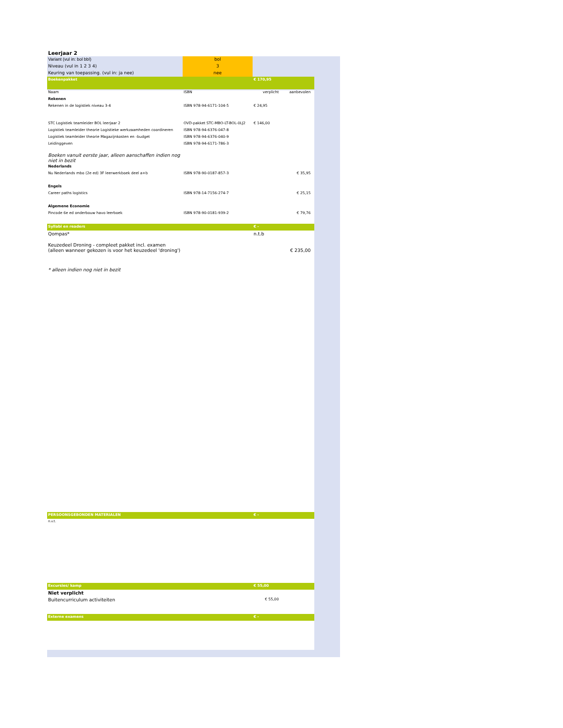| Leerjaar 2 | | | | |
| Variant (vul in: bol bbl) | bol | | | |
| Niveau (vul in 1 2 3 4) | 3 | | | |
| Keuring van toepassing. (vul in: ja nee) | nee | | | |
| Boekenpakket | | € 170,95 | | |
| Naam | ISBN | verplicht | aanbevolen | |
| Rekenen | | | | |
| Rekenen in de logistiek niveau 3-4 | ISBN 978-94-6171-104-5 | € 24,95 | | |
| STC Logistiek teamleider BOL leerjaar 2 | OVD-pakket STC-MBO-LT-BOL-0LJ2 | € 146,00 | | |
| Logistiek teamleider theorie Logistieke werkzaamheden coordineren | ISBN 978-94-6376-047-8 | | | |
| Logistiek teamleider theorie Magazijnkosten en -budget | ISBN 978-94-6376-040-9 | | | |
| Leidinggeven | ISBN 978-94-6171-786-3 | | | |
| Boeken vanuit eerste jaar, alleen aanschaffen indien nog niet in bezit | | | | |
| Nederlands | | | | |
| Nu Nederlands mbo (2e ed) 3F leerwerkboek deel a+b | ISBN 978-90-0187-857-3 | | € 35,95 | |
| Engels | | | | |
| Career paths logistics | ISBN 978-14-7156-274-7 | | € 25,15 | |
| Algemene Economie | | | | |
| Pincode 6e ed onderbouw havo leerboek | ISBN 978-90-0181-939-2 | | € 79,76 | |
| Syllabi en readers | | € - | | |
| Qompas* | | n.t.b | | |
| Keuzedeel Droning - compleet pakket incl. examen (alleen wanneer gekozen is voor het keuzedeel 'droning') | | | € 235,00 | |
| * alleen indien nog niet in bezit | | | | |
| PERSOONSGEBONDEN MATERIALEN | | € - | | |
| n.v.t. | | | | |
| Excursies/ kamp | | € 55,00 | | |
| Niet verplicht | | | | |
| Buitencurriculum activiteiten | | € 55,00 | | |
| Externe examens | | € - | | |